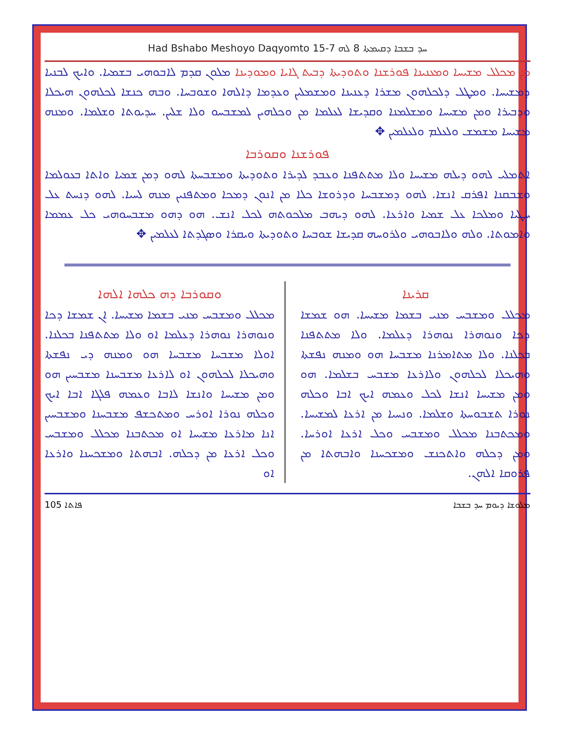Had Bshabo Meshoyo Daqyomto 15-7 ܚܕ ܒܫܒܐ ܕܩܝܡܬܐ 8 ܠܗ
ܡܢ ܡܟܠܠ ܡܫܝܚܐ ܘܡܥܢܝܢܐ ܦܘܪܫܢܐ ܘܬܘܕܝܬܐ ܕܒܝܬ ܓܐܝܐ ܘܡܘܕܝܢܐ ܡܠܘܢ ܩܕܡ ܠܐܒܘܗܝ ܒܫܡܝܐ. ܘܐܝܟ ܠܒܢܝܐ ܕܡܫܝܚܐ. ܘܡܛܠ ܕܠܟܠܗܘܢ ܡܫܪܐ ܕܥܢܝܢܐ ܘܡܫܡܠܝܢ ܘܥܕܡܐ ܕܐܠܗܐ ܘܫܘܒܚܐ. ܘܒܗ ܟܢܫܐ ܠܟܠܗܘܢ ܗܝܟܠܐ ܘܕܒܝܪܐ ܘܡܢ ܡܫܝܚܐ ܘܡܫܠܡܢܐ ܘܩܕܝܫܐ ܠܥܠܡܐ ܡܢ ܘܟܠܗܝܢ ܠܡܫܒܚܘ ܘܠܐ ܫܠܝܢ. ܚܕܝܘܬܐ ܘܫܠܡܐ. ܘܡܢܗ ܡܫܝܚܐ ܡܫܡܫ ܘܠܥܠܡ ܘܠܥܠܡܝܢ ✥
ܦܘܪܫܢܐ ܘܩܘܪܒܐ
ܐܬܡܠܝ ܠܗܘ ܕܝܠܗ ܡܫܝܚܐ ܘܠܐ ܡܬܬܦܢܐ ܘܥܒܕ ܠܕܝܪܐ ܘܬܘܕܝܬܐ ܘܡܫܒܚܬܐ ܠܗܘ ܕܡܢ ܫܡܝܐ ܘܐܬܐ ܒܥܘܠܡܐ ܘܫܒܩܢܐ ܐܦܪܩ ܐܢܫܐ. ܠܗܘ ܕܡܫܒܚܐ ܘܕܪܘܫܐ ܟܠܐ ܡܢ ܐܢܘܢ ܕܡܟܐ ܘܡܬܦܢܝܢ ܡܢܗ ܠܚܝܐ. ܠܗܘ ܕܢܚܬ ܥܠ ܚܛܝܐ ܘܡܠܟܐ ܥܠ ܫܡܝܐ ܘܐܪܥܐ. ܠܗܘ ܕܝܗܒ ܡܠܟܘܬܗ ܠܟܠ ܐܢܫ. ܗܘ ܕܗܘ ܡܫܒܚܘܗܝ ܟܠ ܥܡܡܐ ܘܐܡܘܬܐ. ܘܠܗ ܘܠܐܒܘܗܝ ܘܠܪܘܚܗ ܩܕܝܫܐ ܫܘܒܚܐ ܘܬܘܕܝܬܐ ܘܝܩܪܐ ܘܣܓܕܬܐ ܠܥܠܡܝܢ ✥
ܩܪܝܢܐ
ܡܟܠܠ ܘܡܫܒܚ ܡܢܝ ܒܫܡܐ ܡܫܝܚܐ. ܗܘ ܫܡܫܐ ܕܟܐ ܘܢܘܗܪܐ ܢܘܗܪܐ ܕܥܠܡܐ. ܘܠܐ ܡܬܬܦܢܐ ܒܟܠܢܐ. ܘܠܐ ܡܬܐܡܪܢܐ ܡܫܒܚܐ ܗܘ ܘܡܢܗ ܢܦܫܬܐ ܘܗܝܟܠܐ ܠܟܠܗܘܢ ܘܠܐܪܥܐ ܡܫܒܚ ܒܫܠܡܐ. ܗܘ ܘܡܢ ܡܫܝܚܐ ܐܢܫܐ ܠܟܠ ܘܥܡܗ ܐܝܟ ܐܒܐ ܘܟܠܗ ܢܘܪܐ ܬܫܒܘܚܬܐ ܘܫܠܡܐ. ܘܢܚܝܐ ܡܢ ܐܪܥܐ ܠܡܫܝܚܐ. ܘܡܟܬܒܢܐ ܡܟܠܠ ܘܡܫܒܚ ܘܟܠ ܐܪܥܐ ܐܘܪܚܐ. ܘܡܢ ܕܟܠܗ ܘܐܬܟܢܫ ܘܡܫܟܚܢܐ ܘܐܒܗܬܐ ܡܢ ܦܪܘܩܐ ܐܠܗܢ.
ܘܩܘܪܒܐ ܕܗ ܟܠܗܐ ܐܠܗܐ
ܡܟܠܠ ܘܡܫܒܚ ܡܢܝ ܒܫܡܐ ܡܫܝܚܐ. ܐܢ ܫܡܫܐ ܕܟܐ ܘܢܘܗܪܐ ܢܘܗܪܐ ܕܥܠܡܐ ܐܘ ܘܠܐ ܡܬܬܦܢܐ ܒܟܠܢܐ. ܐܘܠܐ ܡܫܒܚܐ ܡܫܒܚܐ ܗܘ ܘܡܢܗ ܕܝ ܢܦܫܬܐ ܘܗܝܟܠܐ ܠܟܠܗܘܢ ܐܘ ܠܐܪܥܐ ܡܫܒܚܢܐ ܡܫܒܚܝܢ ܗܘ ܘܡܢ ܡܫܝܚܐ ܘܐܢܫܐ ܠܐܒܐ ܘܥܡܗ ܦܠܓܐ ܐܒܐ ܐܝܟ ܘܟܠܗ ܢܘܪܐ ܐܘܪܚ ܘܡܬܟܫܦ ܡܫܒܚܢܐ ܘܡܫܒܚܝܢ ܐܢܐ ܡܐܪܥܐ ܡܫܝܚܐ ܐܘ ܡܟܬܒܢܐ ܡܟܠܠ ܘܡܫܒܚ ܘܟܠ ܐܪܥܐ ܡܢ ܕܟܠܗ. ܐܒܗܬܐ ܘܡܫܟܚܢܐ ܘܐܪܥܐ ܐܘ
ܦܐܬܐ 105 ܡܠܘܫܐ ܕܝܘܡ ܚܕ ܒܫܒܐ